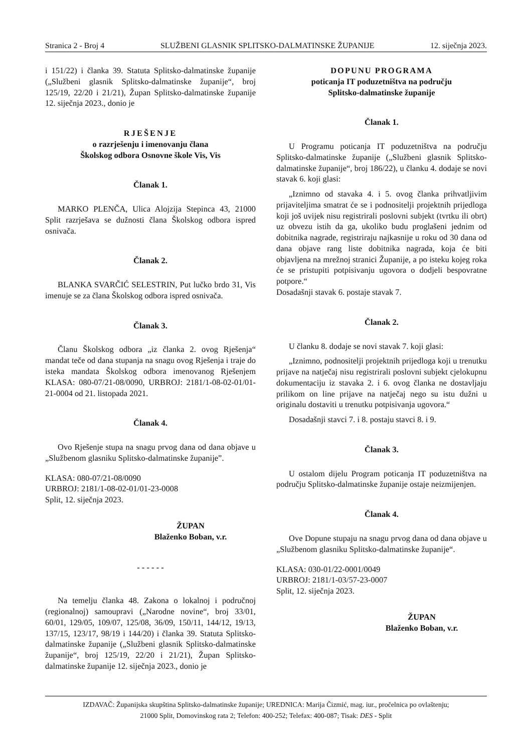Stranica 2 - Broj 4 SLUŽBENI GLASNIK SPLITSKO-DALMATINSKE ŽUPANIJE 12. siječnja 2023.
i 151/22) i članka 39. Statuta Splitsko-dalmatinske županije („Službeni glasnik Splitsko-dalmatinske županije“, broj 125/19, 22/20 i 21/21), Župan Splitsko-dalmatinske županije 12. siječnja 2023., donio je
RJEŠENJE
o razrješenju i imenovanju člana
Školskog odbora Osnovne škole Vis, Vis
Članak 1.
MARKO PLENČA, Ulica Alojzija Stepinca 43, 21000 Split razrješava se dužnosti člana Školskog odbora ispred osnivača.
Članak 2.
BLANKA SVARČIĆ SELESTRIN, Put lučko brdo 31, Vis imenuje se za člana Školskog odbora ispred osnivača.
Članak 3.
Članu Školskog odbora „iz članka 2. ovog Rješenja“ mandat teče od dana stupanja na snagu ovog Rješenja i traje do isteka mandata Školskog odbora imenovanog Rješenjem KLASA: 080-07/21-08/0090, URBROJ: 2181/1-08-02-01/01-21-0004 od 21. listopada 2021.
Članak 4.
Ovo Rješenje stupa na snagu prvog dana od dana objave u „Službenom glasniku Splitsko-dalmatinske županije”.
KLASA: 080-07/21-08/0090
URBROJ: 2181/1-08-02-01/01-23-0008
Split, 12. siječnja 2023.
ŽUPAN
Blaženko Boban, v.r.
- - - - - -
Na temelju članka 48. Zakona o lokalnoj i područnoj (regionalnoj) samoupravi („Narodne novine“, broj 33/01, 60/01, 129/05, 109/07, 125/08, 36/09, 150/11, 144/12, 19/13, 137/15, 123/17, 98/19 i 144/20) i članka 39. Statuta Splitsko-dalmatinske županije („Službeni glasnik Splitsko-dalmatinske županije“, broj 125/19, 22/20 i 21/21), Župan Splitsko-dalmatinske županije 12. siječnja 2023., donio je
DOPUNU PROGRAMA
poticanja IT poduzetništva na području
Splitsko-dalmatinske županije
Članak 1.
U Programu poticanja IT poduzetništva na području Splitsko-dalmatinske županije („Službeni glasnik Splitsko-dalmatinske županije“, broj 186/22), u članku 4. dodaje se novi stavak 6. koji glasi:
„Iznimno od stavaka 4. i 5. ovog članka prihvatljivim prijaviteljima smatrat će se i podnositelji projektnih prijedloga koji još uvijek nisu registrirali poslovni subjekt (tvrtku ili obrt) uz obvezu istih da ga, ukoliko budu proglašeni jednim od dobitnika nagrade, registriraju najkasnije u roku od 30 dana od dana objave rang liste dobitnika nagrada, koja će biti objavljena na mrežnoj stranici Županije, a po isteku kojeg roka će se pristupiti potpisivanju ugovora o dodjeli bespovratne potpore.“
Dosadašnji stavak 6. postaje stavak 7.
Članak 2.
U članku 8. dodaje se novi stavak 7. koji glasi:
„Iznimno, podnositelji projektnih prijedloga koji u trenutku prijave na natječaj nisu registrirali poslovni subjekt cjelokupnu dokumentaciju iz stavaka 2. i 6. ovog članka ne dostavljaju prilikom on line prijave na natječaj nego su istu dužni u originalu dostaviti u trenutku potpisivanja ugovora.“
Dosadašnji stavci 7. i 8. postaju stavci 8. i 9.
Članak 3.
U ostalom dijelu Program poticanja IT poduzetništva na području Splitsko-dalmatinske županije ostaje neizmijenjen.
Članak 4.
Ove Dopune stupaju na snagu prvog dana od dana objave u „Službenom glasniku Splitsko-dalmatinske županije“.
KLASA: 030-01/22-0001/0049
URBROJ: 2181/1-03/57-23-0007
Split, 12. siječnja 2023.
ŽUPAN
Blaženko Boban, v.r.
IZDAVAČ: Županijska skupština Splitsko-dalmatinske županije; UREDNICA: Marija Čizmić, mag. iur., pročelnica po ovlaštenju;
21000 Split, Domovinskog rata 2; Telefon: 400-252; Telefax: 400-087; Tisak: DES - Split